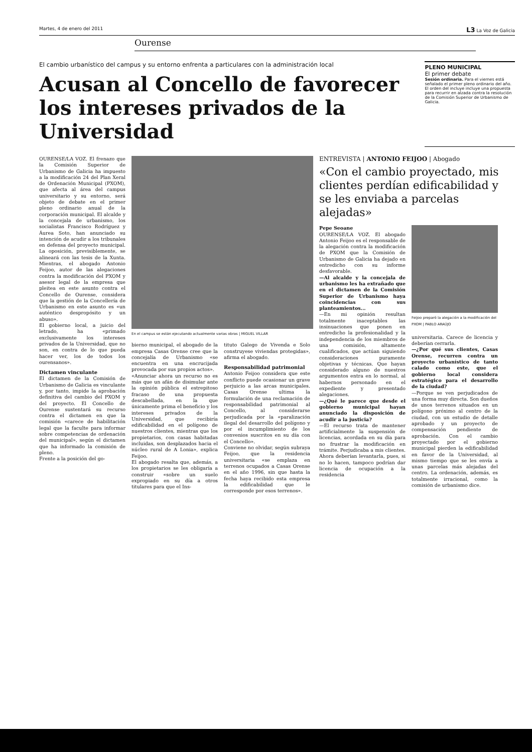Martes, 4 de enero del 2011 L3 La Voz de Galicia
Ourense
El cambio urbanístico del campus y su entorno enfrenta a particulares con la administración local
Acusan al Concello de favorecer los intereses privados de la Universidad
PLENO MUNICIPAL
El primer debate
Sesión ordinaria. Para el viernes está señalado el primer pleno ordinario del año. El orden del incluye incluye una propuesta para recurrir en alzada contra la resolución de la Comisión Superior de Urbanismo de Galicia.
OURENSE/LA VOZ. El frenazo que la Comisión Superior de Urbanismo de Galicia ha impuesto a la modificación 24 del Plan Xeral de Ordenación Municipal (PXOM), que afecta al área del campus universitario y su entorno, será objeto de debate en el primer pleno ordinario anual de la corporación municipal. El alcalde y la concejala de urbanismo, los socialistas Francisco Rodríguez y Áurea Soto, han anunciado su intención de acudir a los tribunales en defensa del proyecto municipal. La oposición, previsiblemente, se alineará con las tesis de la Xunta. Mientras, el abogado Antonio Feijoo, autor de las alegaciones contra la modificación del PXOM y asesor legal de la empresa que pleitea en este asunto contra el Concello de Ourense, considera que la gestión de la Concellería de Urbanismo en este asunto es «un auténtico despropósito y un abuso».
El gobierno local, a juicio del letrado, ha «primado exclusivamente los intereses privados de la Universidad, que no son, en contra de lo que pueda hacer ver, los de todos los ourensanos».
Dictamen vinculante
El dictamen de la Comisión de Urbanismo de Galicia es vinculante y, por tanto, impide la aprobación definitiva del cambio del PXOM y del proyecto. El Concello de Ourense sustentará su recurso contra el dictamen en que la comisión «carece de habilitación legal que la faculte para informar sobre competencias de ordenación del municipal», según el dictamen que ha informado la comisión de pleno.
Frente a la posición del go-
En el campus se están ejecutando actualmente varias obras | MIGUEL VILLAR
bierno municipal, el abogado de la empresa Casas Orense cree que la concejalía de Urbanismo «se encuentra en una encrucijada provocada por sus propios actos».
«Anunciar ahora un recurso no es más que un afán de disimular ante la opinión pública el estrepitoso fracaso de una propuesta descabellada, en la que únicamente prima el beneficio y los intereses privados de la Universidad, que recibiría edificabilidad en el polígono de nuestros clientes, mientras que los propietarios, con casas habitadas incluidas, son desplazados hacia el núcleo rural de A Lonia», explica Feijoo.
El abogado resalta que, además, a los propietarios se les obligaría a construir «sobre un suelo expropiado en su día a otros titulares para que el Ins-
tituto Galego de Vivenda e Solo construyese viviendas protegidas», afirma el abogado.
Responsabilidad patrimonial
Antonio Feijoo considera que este conflicto puede ocasionar un grave perjuicio a las arcas municipales. Casas Orense ultima la formulación de una reclamación de responsabilidad patrimonial al Concello, al considerarse perjudicada por la «paralización ilegal del desarrollo del polígono y por el incumplimiento de los convenios suscritos en su día con el Concello».
Conviene no olvidar, según subraya Feijoo, que la residencia universitaria «se emplaza en terrenos ocupados a Casas Orense en el año 1996, sin que hasta la fecha haya recibido esta empresa la edificabilidad que le corresponde por esos terrenos».
ENTREVISTA | ANTONIO FEIJOO | Abogado
«Con el cambio proyectado, mis clientes perdían edificabilidad y se les enviaba a parcelas alejadas»
Pepe Seoane
OURENSE/LA VOZ. El abogado Antonio Feijoo es el responsable de la alegación contra la modificación de PXOM que la Comisión de Urbanismo de Galicia ha dejado en entredicho con su informe desfavorable.
—Al alcalde y la concejala de urbanismo les ha extrañado que en el dictamen de la Comisión Superior de Urbanismo haya coincidencias con sus planteamientos...
—En mi opinión resultan totalmente inaceptables las insinuaciones que ponen en entredicho la profesionalidad y la independencia de los miembros de una comisión, altamente cualificados, que actúan siguiendo consideraciones puramente objetivas y técnicas. Que hayan considerado alguno de nuestros argumentos entra en lo normal, al habernos personado en el expediente y presentado alegaciones.
—¿Qué le parece que desde el gobierno municipal hayan anunciado la disposición de acudir a la justicia?
—El recurso trata de mantener artificialmente la suspensión de licencias, acordada en su día para no frustrar la modificación en trámite. Perjudicaba a mis clientes. Ahora deberían levantarla, pues, si no lo hacen, tampoco podrían dar licencia de ocupación a la residencia
Feijoo preparó la alegación a la modificación del PXOM | PABLO ARAÚJO
universitaria. Carece de licencia y deberían cerrarla.
—¿Por qué sus clientes, Casas Orense, recurren contra un proyecto urbanístico de tanto calado como este, que el gobierno local considera estratégico para el desarrollo de la ciudad?
—Porque se ven perjudicados de una forma muy directa. Son dueños de unos terrenos situados en un polígono próximo al centro de la ciudad, con un estudio de detalle aprobado y un proyecto de compensación pendiente de aprobación. Con el cambio proyectado por el gobierno municipal pierden la edificabilidad en favor de la Universidad, al mismo tiempo que se les envía a unas parcelas más alejadas del centro. La ordenación, además, es totalmente irracional, como la comisión de urbanismo dice.